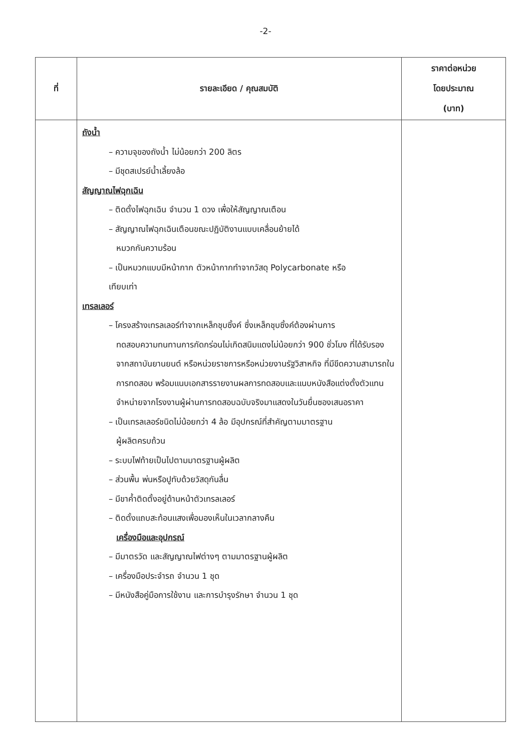-2-
| ที่ | รายละเอียด / คุณสมบัติ | ราคาต่อหน่วย โดยประมาณ (บาท) |
| --- | --- | --- |
| | ถังน้ำ – ความจุของถังน้ำ ไม่น้อยกว่า 200 ลิตร – มีชุดสเปรย์น้ำเลี้ยงล้อ สัญญาณไฟฉุกเฉิน – ติดตั้งไฟฉุกเฉิน จำนวน 1 ดวง เพื่อให้สัญญาณเตือน – สัญญาณไฟฉุกเฉินเตือนขณะปฏิบัติงานแบบเคลื่อนย้ายได้ หมวกกันความร้อน – เป็นหมวกแบบมีหน้ากาก ตัวหน้ากากทำจากวัสดุ Polycarbonate หรือ เทียบเท่า เทรลเลอร์ – โครงสร้างเทรลเลอร์ทำจากเหล็กชุบซิ้งค์ ซึ่งเหล็กชุบซิ้งค์ต้องผ่านการ ทดสอบความทนทานการกัดกร่อนไม่เกิดสนิมแดงไม่น้อยกว่า 900 ชั่วโมง ที่ได้รับรองจากสถาบันยานยนต์ หรือหน่วยราชการหรือหน่วยงานรัฐวิสาหกิจ ที่มีขีดความสามารถในการทดสอบ พร้อมแนบเอกสารรายงานผลการทดสอบและแนบหนังสือแต่งตั้งตัวแทนจำหน่ายจากโรงงานผู้ผ่านการทดสอบฉบับจริงมาแสดงในวันยื่นซองเสนอราคา – เป็นเทรลเลอร์ชนิดไม่น้อยกว่า 4 ล้อ มีอุปกรณ์ที่สำคัญตามมาตรฐาน ผู้ผลิตครบถ้วน – ระบบไฟท้ายเป็นไปตามมาตรฐานผู้ผลิต – ส่วนพื้น พ่นหรือปูทับด้วยวัสดุกันลื่น – มีขาค้ำติดตั้งอยู่ด้านหน้าตัวเทรลเลอร์ – ติดตั้งแถบสะท้อนแสงเพื่อมองเห็นในเวลากลางคืน เครื่องมือและอุปกรณ์ – มีมาตรวัด และสัญญาณไฟต่างๆ ตามมาตรฐานผู้ผลิต – เครื่องมือประจำรถ จำนวน 1 ชุด – มีหนังสือคู่มือการใช้งาน และการบำรุงรักษา จำนวน 1 ชุด | |